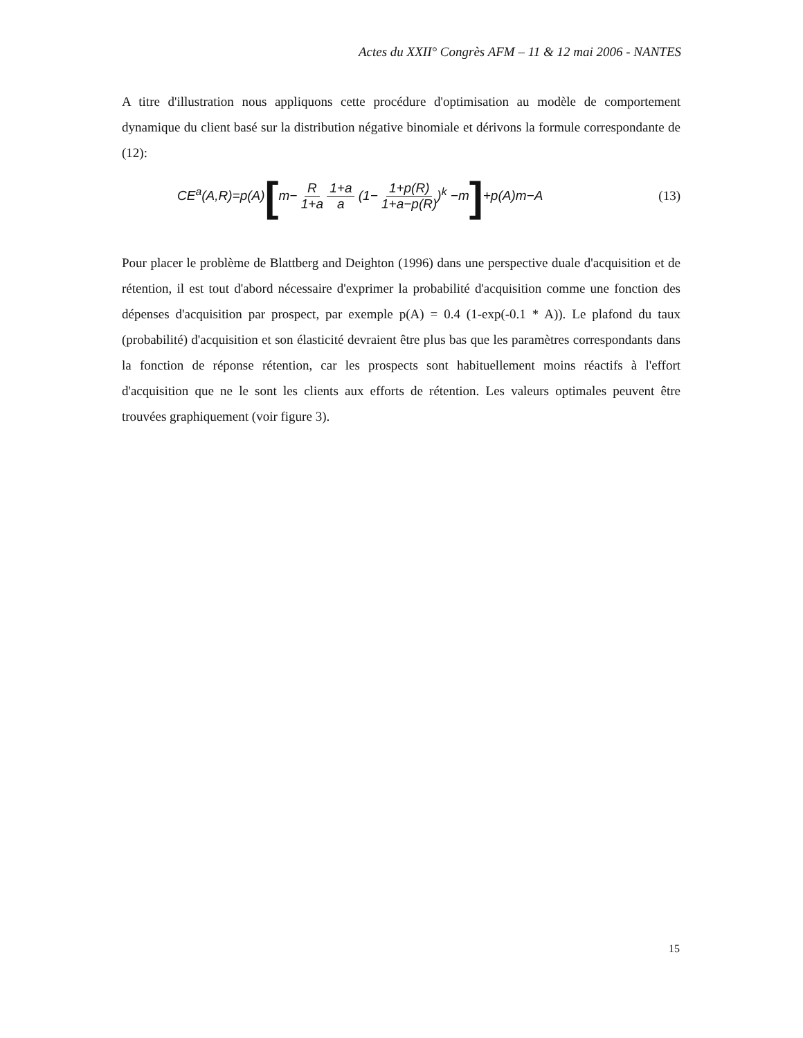Actes du XXII° Congrès AFM – 11 & 12 mai 2006 - NANTES
A titre d'illustration nous appliquons cette procédure d'optimisation au modèle de comportement dynamique du client basé sur la distribution négative binomiale et dérivons la formule correspondante de (12):
CE<sup>a</sup>(A,R)=p(A)[m− R 1+a 1+a a (1− 1+p(R) 1+a−p(R))<sup>k</sup> −m]+p(A)m−A (13)
Pour placer le problème de Blattberg and Deighton (1996) dans une perspective duale d'acquisition et de rétention, il est tout d'abord nécessaire d'exprimer la probabilité d'acquisition comme une fonction des dépenses d'acquisition par prospect, par exemple p(A) = 0.4 (1-exp(-0.1 * A)). Le plafond du taux (probabilité) d'acquisition et son élasticité devraient être plus bas que les paramètres correspondants dans la fonction de réponse rétention, car les prospects sont habituellement moins réactifs à l'effort d'acquisition que ne le sont les clients aux efforts de rétention. Les valeurs optimales peuvent être trouvées graphiquement (voir figure 3).
15